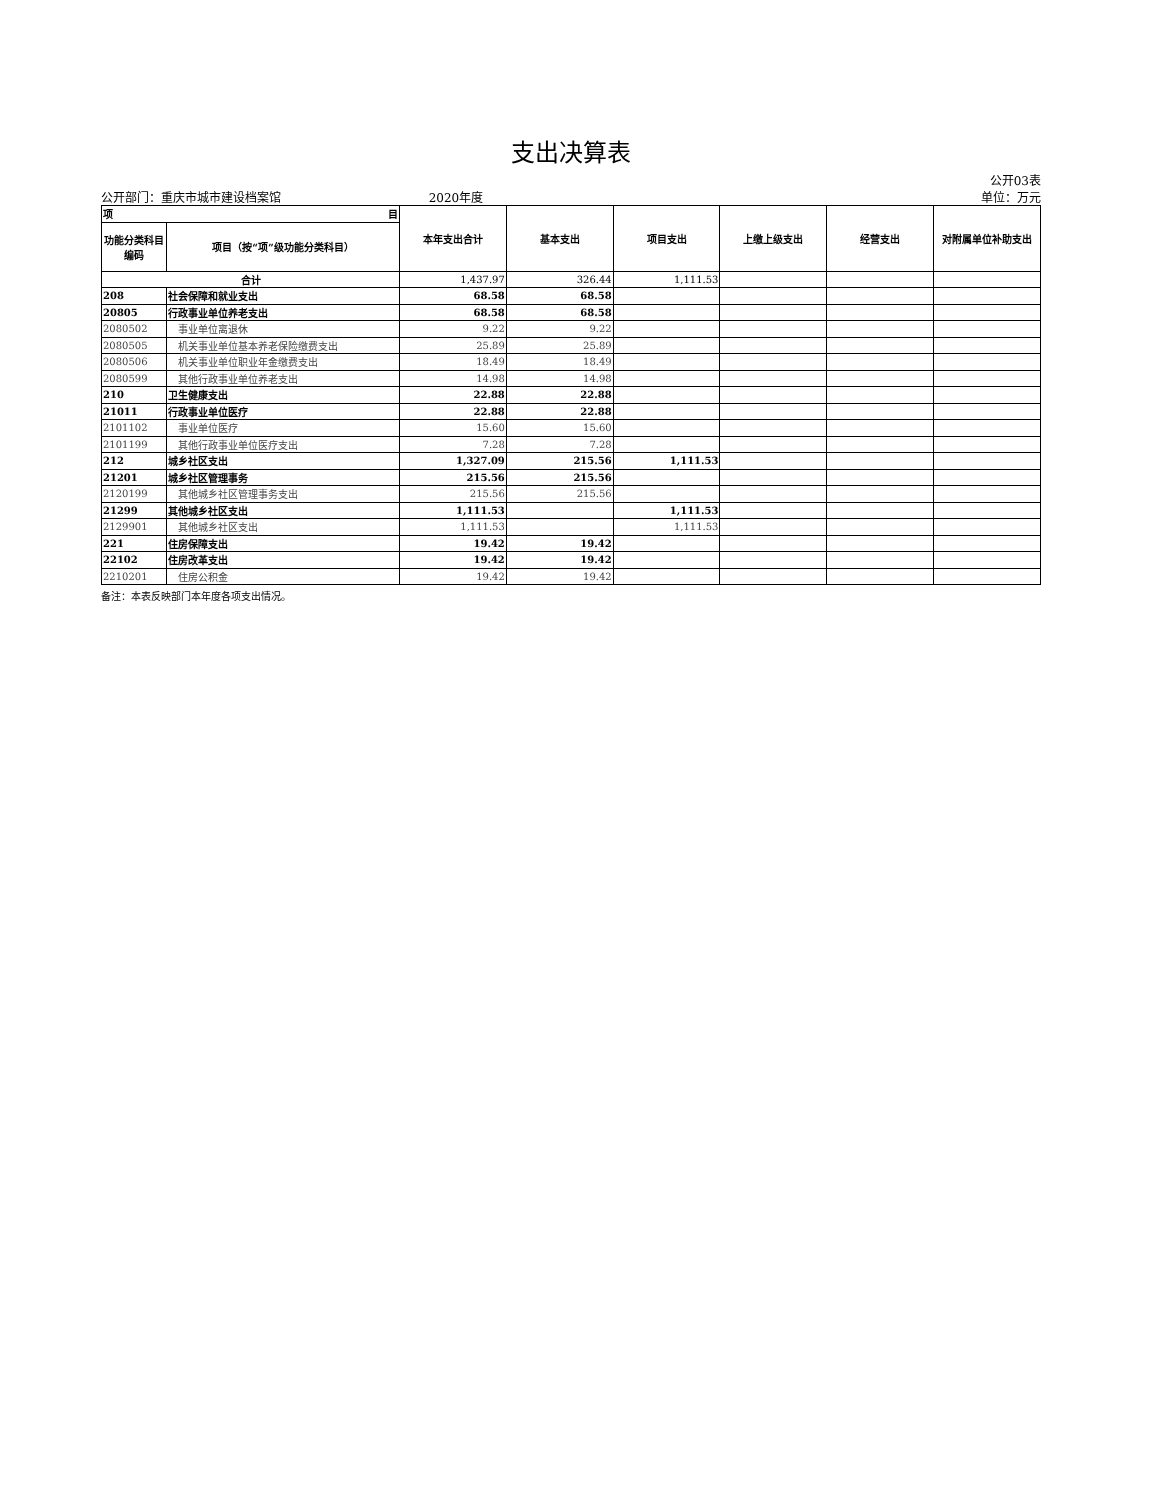支出决算表
公开03表
公开部门：重庆市城市建设档案馆 2020年度 单位：万元
| 项 目 | | 本年支出合计 | 基本支出 | 项目支出 | 上缴上级支出 | 经营支出 | 对附属单位补助支出 |
| --- | --- | --- | --- | --- | --- | --- | --- |
| 功能分类科目编码 | 项目（按“项”级功能分类科目） | | | | | | |
| 合计 | | 1,437.97 | 326.44 | 1,111.53 | | | |
| 208 | 社会保障和就业支出 | 68.58 | 68.58 | | | | |
| 20805 | 行政事业单位养老支出 | 68.58 | 68.58 | | | | |
| 2080502 | 事业单位离退休 | 9.22 | 9.22 | | | | |
| 2080505 | 机关事业单位基本养老保险缴费支出 | 25.89 | 25.89 | | | | |
| 2080506 | 机关事业单位职业年金缴费支出 | 18.49 | 18.49 | | | | |
| 2080599 | 其他行政事业单位养老支出 | 14.98 | 14.98 | | | | |
| 210 | 卫生健康支出 | 22.88 | 22.88 | | | | |
| 21011 | 行政事业单位医疗 | 22.88 | 22.88 | | | | |
| 2101102 | 事业单位医疗 | 15.60 | 15.60 | | | | |
| 2101199 | 其他行政事业单位医疗支出 | 7.28 | 7.28 | | | | |
| 212 | 城乡社区支出 | 1,327.09 | 215.56 | 1,111.53 | | | |
| 21201 | 城乡社区管理事务 | 215.56 | 215.56 | | | | |
| 2120199 | 其他城乡社区管理事务支出 | 215.56 | 215.56 | | | | |
| 21299 | 其他城乡社区支出 | 1,111.53 | | 1,111.53 | | | |
| 2129901 | 其他城乡社区支出 | 1,111.53 | | 1,111.53 | | | |
| 221 | 住房保障支出 | 19.42 | 19.42 | | | | |
| 22102 | 住房改革支出 | 19.42 | 19.42 | | | | |
| 2210201 | 住房公积金 | 19.42 | 19.42 | | | | |
备注：本表反映部门本年度各项支出情况。